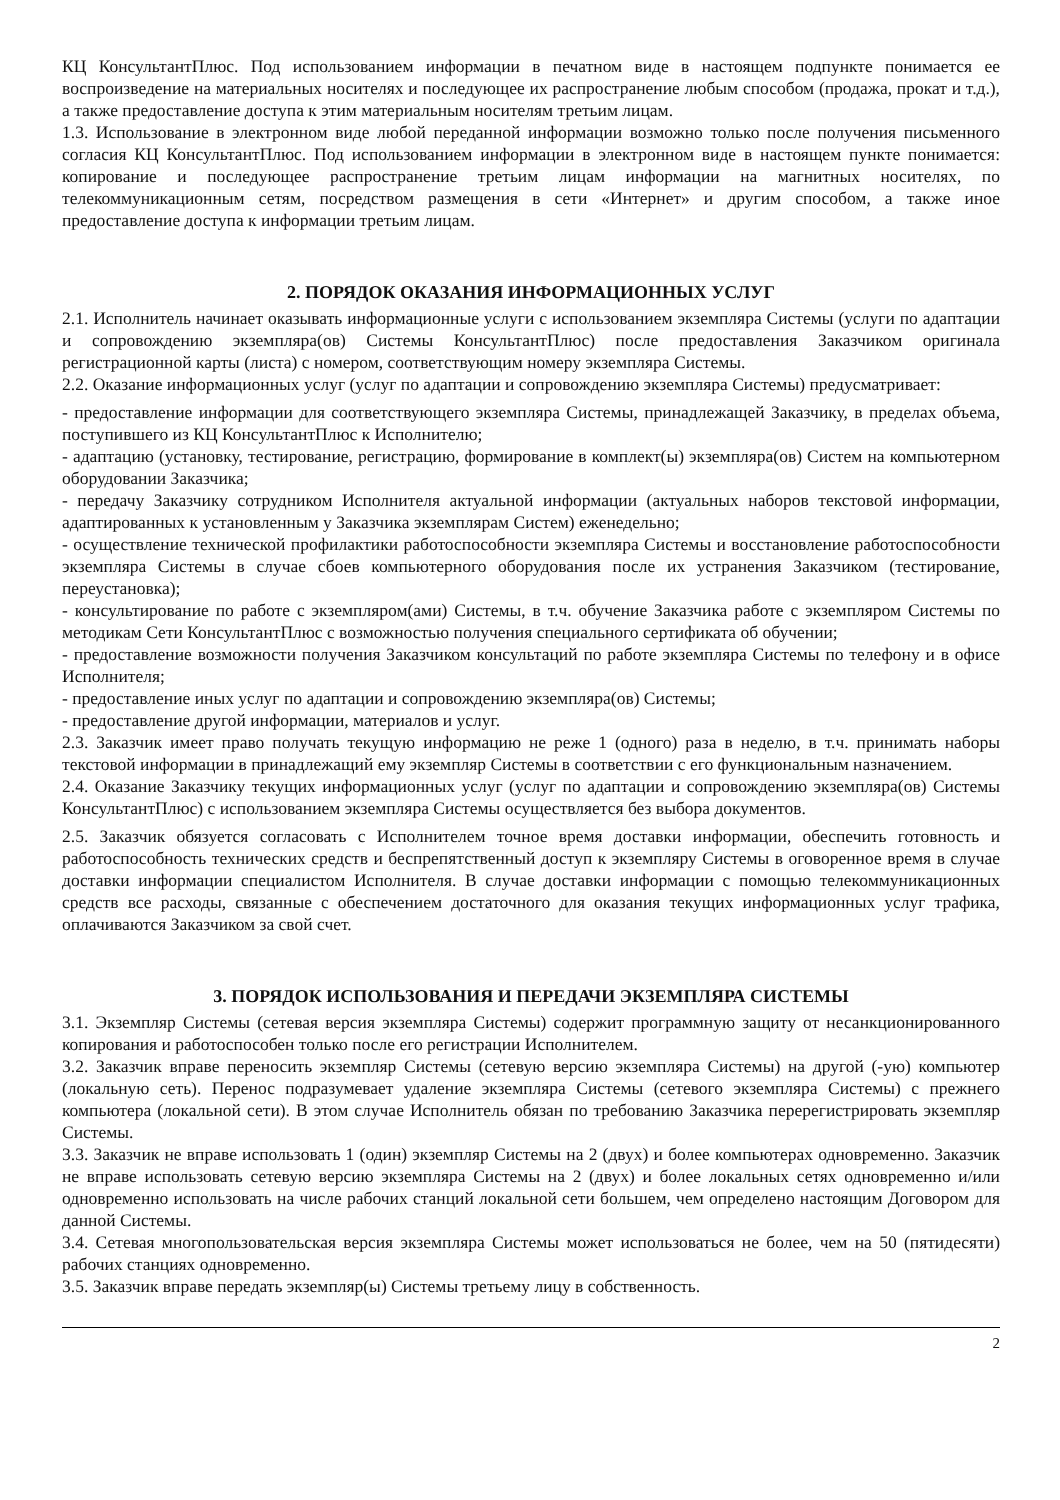КЦ КонсультантПлюс. Под использованием информации в печатном виде в настоящем подпункте понимается ее воспроизведение на материальных носителях и последующее их распространение любым способом (продажа, прокат и т.д.), а также предоставление доступа к этим материальным носителям третьим лицам.
1.3. Использование в электронном виде любой переданной информации возможно только после получения письменного согласия КЦ КонсультантПлюс. Под использованием информации в электронном виде в настоящем пункте понимается: копирование и последующее распространение третьим лицам информации на магнитных носителях, по телекоммуникационным сетям, посредством размещения в сети «Интернет» и другим способом, а также иное предоставление доступа к информации третьим лицам.
2. ПОРЯДОК ОКАЗАНИЯ ИНФОРМАЦИОННЫХ УСЛУГ
2.1. Исполнитель начинает оказывать информационные услуги с использованием экземпляра Системы (услуги по адаптации и сопровождению экземпляра(ов) Системы КонсультантПлюс) после предоставления Заказчиком оригинала регистрационной карты (листа) с номером, соответствующим номеру экземпляра Системы.
2.2. Оказание информационных услуг (услуг по адаптации и сопровождению экземпляра Системы) предусматривает:
- предоставление информации для соответствующего экземпляра Системы, принадлежащей Заказчику, в пределах объема, поступившего из КЦ КонсультантПлюс к Исполнителю;
- адаптацию (установку, тестирование, регистрацию, формирование в комплект(ы) экземпляра(ов) Систем на компьютерном оборудовании Заказчика;
- передачу Заказчику сотрудником Исполнителя актуальной информации (актуальных наборов текстовой информации, адаптированных к установленным у Заказчика экземплярам Систем) еженедельно;
- осуществление технической профилактики работоспособности экземпляра Системы и восстановление работоспособности экземпляра Системы в случае сбоев компьютерного оборудования после их устранения Заказчиком (тестирование, переустановка);
- консультирование по работе с экземпляром(ами) Системы, в т.ч. обучение Заказчика работе с экземпляром Системы по методикам Сети КонсультантПлюс с возможностью получения специального сертификата об обучении;
- предоставление возможности получения Заказчиком консультаций по работе экземпляра Системы по телефону и в офисе Исполнителя;
- предоставление иных услуг по адаптации и сопровождению экземпляра(ов) Системы;
- предоставление другой информации, материалов и услуг.
2.3. Заказчик имеет право получать текущую информацию не реже 1 (одного) раза в неделю, в т.ч. принимать наборы текстовой информации в принадлежащий ему экземпляр Системы в соответствии с его функциональным назначением.
2.4. Оказание Заказчику текущих информационных услуг (услуг по адаптации и сопровождению экземпляра(ов) Системы КонсультантПлюс) с использованием экземпляра Системы осуществляется без выбора документов.
2.5. Заказчик обязуется согласовать с Исполнителем точное время доставки информации, обеспечить готовность и работоспособность технических средств и беспрепятственный доступ к экземпляру Системы в оговоренное время в случае доставки информации специалистом Исполнителя. В случае доставки информации с помощью телекоммуникационных средств все расходы, связанные с обеспечением достаточного для оказания текущих информационных услуг трафика, оплачиваются Заказчиком за свой счет.
3. ПОРЯДОК ИСПОЛЬЗОВАНИЯ И ПЕРЕДАЧИ ЭКЗЕМПЛЯРА СИСТЕМЫ
3.1. Экземпляр Системы (сетевая версия экземпляра Системы) содержит программную защиту от несанкционированного копирования и работоспособен только после его регистрации Исполнителем.
3.2. Заказчик вправе переносить экземпляр Системы (сетевую версию экземпляра Системы) на другой (-ую) компьютер (локальную сеть). Перенос подразумевает удаление экземпляра Системы (сетевого экземпляра Системы) с прежнего компьютера (локальной сети). В этом случае Исполнитель обязан по требованию Заказчика перерегистрировать экземпляр Системы.
3.3. Заказчик не вправе использовать 1 (один) экземпляр Системы на 2 (двух) и более компьютерах одновременно. Заказчик не вправе использовать сетевую версию экземпляра Системы на 2 (двух) и более локальных сетях одновременно и/или одновременно использовать на числе рабочих станций локальной сети большем, чем определено настоящим Договором для данной Системы.
3.4. Сетевая многопользовательская версия экземпляра Системы может использоваться не более, чем на 50 (пятидесяти) рабочих станциях одновременно.
3.5. Заказчик вправе передать экземпляр(ы) Системы третьему лицу в собственность.
2